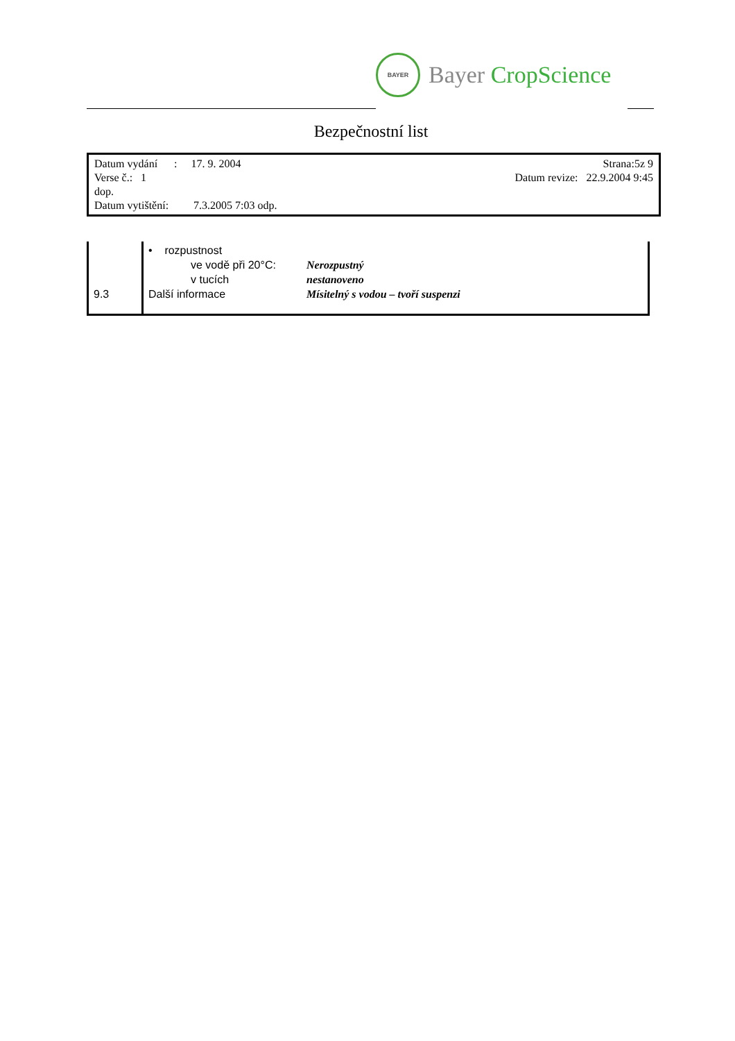BAYER
Bayer CropScience
Bezpečnostní list
Datum vydání : 17. 9. 2004 Strana:5z 9
Verse č.: 1 Datum revize: 22.9.2004 9:45
dop.
Datum vytištění: 7.3.2005 7:03 odp.
| 9.3 | • rozpustnost / ve vodě při 20°C: / Nerozpustný / / v tucích / nestanoveno / / Další informace / Mísitelný s vodou – tvoří suspenzi / |